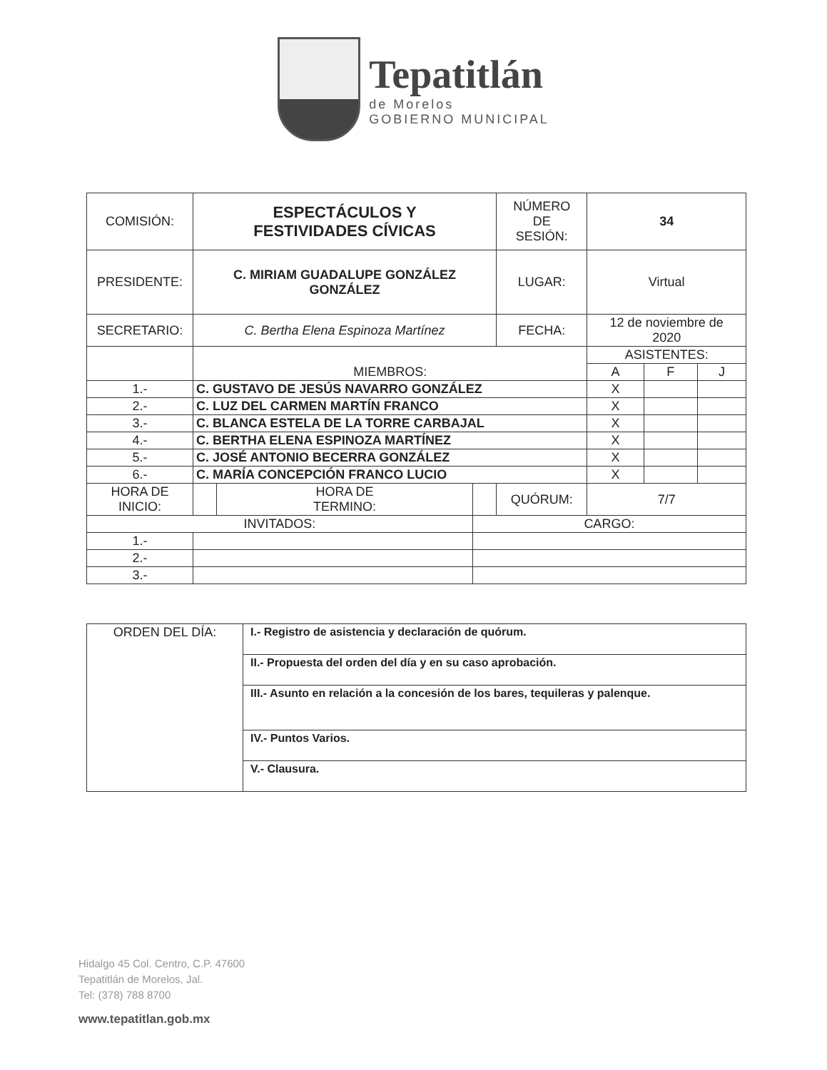Tepatitlán
de Morelos
GOBIERNO MUNICIPAL
| COMISIÓN: | ESPECTÁCULOS Y FESTIVIDADES CÍVICAS | | | NÚMERO DE SESIÓN: | 34 | | |
| PRESIDENTE: | C. MIRIAM GUADALUPE GONZÁLEZ GONZÁLEZ | | | LUGAR: | Virtual | | |
| SECRETARIO: | C. Bertha Elena Espinoza Martínez | | | FECHA: | 12 de noviembre de 2020 | | |
| | MIEMBROS: | | | | ASISTENTES: | | |
| | | | | | A | F | J |
| 1.- | C. GUSTAVO DE JESÚS NAVARRO GONZÁLEZ | | | | X | | |
| 2.- | C. LUZ DEL CARMEN MARTÍN FRANCO | | | | X | | |
| 3.- | C. BLANCA ESTELA DE LA TORRE CARBAJAL | | | | X | | |
| 4.- | C. BERTHA ELENA ESPINOZA MARTÍNEZ | | | | X | | |
| 5.- | C. JOSÉ ANTONIO BECERRA GONZÁLEZ | | | | X | | |
| 6.- | C. MARÍA CONCEPCIÓN FRANCO LUCIO | | | | X | | |
| HORA DE INICIO: | | HORA DE TERMINO: | | QUÓRUM: | 7/7 | | |
| INVITADOS: | | | CARGO: | | | | |
| 1.- | | | | | | | |
| 2.- | | | | | | | |
| 3.- | | | | | | | |
| ORDEN DEL DÍA: | I.- Registro de asistencia y declaración de quórum. |
| | II.- Propuesta del orden del día y en su caso aprobación. |
| | III.- Asunto en relación a la concesión de los bares, tequileras y palenque. |
| | IV.- Puntos Varios. |
| | V.- Clausura. |
Hidalgo 45 Col. Centro, C.P. 47600
Tepatitlán de Morelos, Jal.
Tel: (378) 788 8700
www.tepatitlan.gob.mx